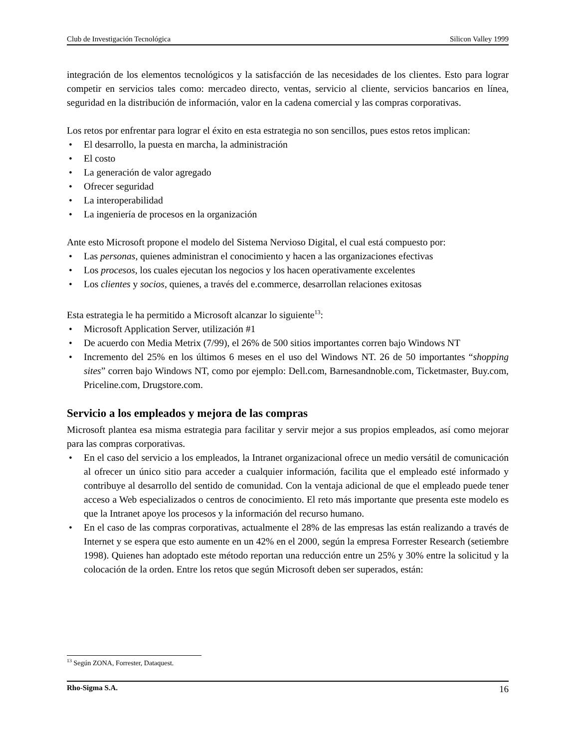Club de Investigación Tecnológica Silicon Valley 1999
integración de los elementos tecnológicos y la satisfacción de las necesidades de los clientes. Esto para lograr competir en servicios tales como: mercadeo directo, ventas, servicio al cliente, servicios bancarios en línea, seguridad en la distribución de información, valor en la cadena comercial y las compras corporativas.
Los retos por enfrentar para lograr el éxito en esta estrategia no son sencillos, pues estos retos implican:
• El desarrollo, la puesta en marcha, la administración
• El costo
• La generación de valor agregado
• Ofrecer seguridad
• La interoperabilidad
• La ingeniería de procesos en la organización
Ante esto Microsoft propone el modelo del Sistema Nervioso Digital, el cual está compuesto por:
• Las personas, quienes administran el conocimiento y hacen a las organizaciones efectivas
• Los procesos, los cuales ejecutan los negocios y los hacen operativamente excelentes
• Los clientes y socios, quienes, a través del e.commerce, desarrollan relaciones exitosas
Esta estrategia le ha permitido a Microsoft alcanzar lo siguiente<sup>13</sup>:
• Microsoft Application Server, utilización #1
• De acuerdo con Media Metrix (7/99), el 26% de 500 sitios importantes corren bajo Windows NT
• Incremento del 25% en los últimos 6 meses en el uso del Windows NT. 26 de 50 importantes “shopping sites” corren bajo Windows NT, como por ejemplo: Dell.com, Barnesandnoble.com, Ticketmaster, Buy.com, Priceline.com, Drugstore.com.
Servicio a los empleados y mejora de las compras
Microsoft plantea esa misma estrategia para facilitar y servir mejor a sus propios empleados, así como mejorar para las compras corporativas.
• En el caso del servicio a los empleados, la Intranet organizacional ofrece un medio versátil de comunicación al ofrecer un único sitio para acceder a cualquier información, facilita que el empleado esté informado y contribuye al desarrollo del sentido de comunidad. Con la ventaja adicional de que el empleado puede tener acceso a Web especializados o centros de conocimiento. El reto más importante que presenta este modelo es que la Intranet apoye los procesos y la información del recurso humano.
• En el caso de las compras corporativas, actualmente el 28% de las empresas las están realizando a través de Internet y se espera que esto aumente en un 42% en el 2000, según la empresa Forrester Research (setiembre 1998). Quienes han adoptado este método reportan una reducción entre un 25% y 30% entre la solicitud y la colocación de la orden. Entre los retos que según Microsoft deben ser superados, están:
<sup>13</sup> Según ZONA, Forrester, Dataquest.
Rho-Sigma S.A. 16